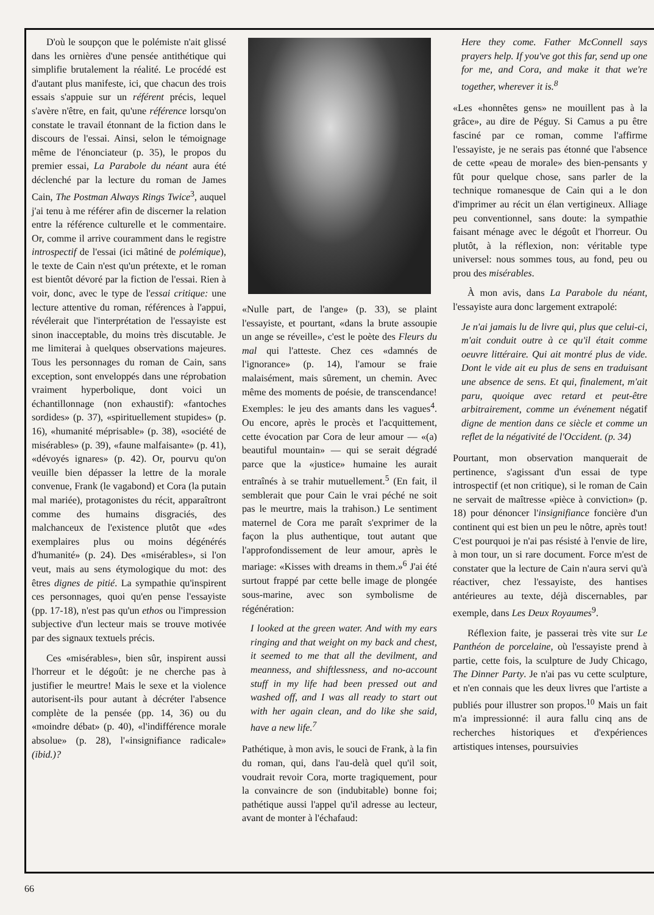D'où le soupçon que le polémiste n'ait glissé dans les ornières d'une pensée antithétique qui simplifie brutalement la réalité. Le procédé est d'autant plus manifeste, ici, que chacun des trois essais s'appuie sur un référent précis, lequel s'avère n'être, en fait, qu'une référence lorsqu'on constate le travail étonnant de la fiction dans le discours de l'essai. Ainsi, selon le témoignage même de l'énonciateur (p. 35), le propos du premier essai, La Parabole du néant aura été déclenché par la lecture du roman de James Cain, The Postman Always Rings Twice<sup>3</sup>, auquel j'ai tenu à me référer afin de discerner la relation entre la référence culturelle et le commentaire. Or, comme il arrive couramment dans le registre introspectif de l'essai (ici mâtiné de polémique), le texte de Cain n'est qu'un prétexte, et le roman est bientôt dévoré par la fiction de l'essai. Rien à voir, donc, avec le type de l'essai critique: une lecture attentive du roman, références à l'appui, révélerait que l'interprétation de l'essayiste est sinon inacceptable, du moins très discutable. Je me limiterai à quelques observations majeures. Tous les personnages du roman de Cain, sans exception, sont enveloppés dans une réprobation vraiment hyperbolique, dont voici un échantillonnage (non exhaustif): «fantoches sordides» (p. 37), «spirituellement stupides» (p. 16), «humanité méprisable» (p. 38), «société de misérables» (p. 39), «faune malfaisante» (p. 41), «dévoyés ignares» (p. 42). Or, pourvu qu'on veuille bien dépasser la lettre de la morale convenue, Frank (le vagabond) et Cora (la putain mal mariée), protagonistes du récit, apparaîtront comme des humains disgraciés, des malchanceux de l'existence plutôt que «des exemplaires plus ou moins dégénérés d'humanité» (p. 24). Des «misérables», si l'on veut, mais au sens étymologique du mot: des êtres dignes de pitié. La sympathie qu'inspirent ces personnages, quoi qu'en pense l'essayiste (pp. 17-18), n'est pas qu'un ethos ou l'impression subjective d'un lecteur mais se trouve motivée par des signaux textuels précis.
Ces «misérables», bien sûr, inspirent aussi l'horreur et le dégoût: je ne cherche pas à justifier le meurtre! Mais le sexe et la violence autorisent-ils pour autant à décréter l'absence complète de la pensée (pp. 14, 36) ou du «moindre débat» (p. 40), «l'indifférence morale absolue» (p. 28), l'«insignifiance radicale» (ibid.)?
«Nulle part, de l'ange» (p. 33), se plaint l'essayiste, et pourtant, «dans la brute assoupie un ange se réveille», c'est le poète des Fleurs du mal qui l'atteste. Chez ces «damnés de l'ignorance» (p. 14), l'amour se fraie malaisément, mais sûrement, un chemin. Avec même des moments de poésie, de transcendance! Exemples: le jeu des amants dans les vagues<sup>4</sup>. Ou encore, après le procès et l'acquittement, cette évocation par Cora de leur amour — «(a) beautiful mountain» — qui se serait dégradé parce que la «justice» humaine les aurait entraînés à se trahir mutuellement.<sup>5</sup> (En fait, il semblerait que pour Cain le vrai péché ne soit pas le meurtre, mais la trahison.) Le sentiment maternel de Cora me paraît s'exprimer de la façon la plus authentique, tout autant que l'approfondissement de leur amour, après le mariage: «Kisses with dreams in them.»<sup>6</sup> J'ai été surtout frappé par cette belle image de plongée sous-marine, avec son symbolisme de régénération:
I looked at the green water. And with my ears ringing and that weight on my back and chest, it seemed to me that all the devilment, and meanness, and shiftlessness, and no-account stuff in my life had been pressed out and washed off, and I was all ready to start out with her again clean, and do like she said, have a new life.<sup>7</sup>
Pathétique, à mon avis, le souci de Frank, à la fin du roman, qui, dans l'au-delà quel qu'il soit, voudrait revoir Cora, morte tragiquement, pour la convaincre de son (indubitable) bonne foi; pathétique aussi l'appel qu'il adresse au lecteur, avant de monter à l'échafaud:
Here they come. Father McConnell says prayers help. If you've got this far, send up one for me, and Cora, and make it that we're together, wherever it is.<sup>8</sup>
«Les «honnêtes gens» ne mouillent pas à la grâce», au dire de Péguy. Si Camus a pu être fasciné par ce roman, comme l'affirme l'essayiste, je ne serais pas étonné que l'absence de cette «peau de morale» des bien-pensants y fût pour quelque chose, sans parler de la technique romanesque de Cain qui a le don d'imprimer au récit un élan vertigineux. Alliage peu conventionnel, sans doute: la sympathie faisant ménage avec le dégoût et l'horreur. Ou plutôt, à la réflexion, non: véritable type universel: nous sommes tous, au fond, peu ou prou des misérables.
À mon avis, dans La Parabole du néant, l'essayiste aura donc largement extrapolé:
Je n'ai jamais lu de livre qui, plus que celui-ci, m'ait conduit outre à ce qu'il était comme oeuvre littéraire. Qui ait montré plus de vide. Dont le vide ait eu plus de sens en traduisant une absence de sens. Et qui, finalement, m'ait paru, quoique avec retard et peut-être arbitrairement, comme un événement négatif digne de mention dans ce siècle et comme un reflet de la négativité de l'Occident. (p. 34)
Pourtant, mon observation manquerait de pertinence, s'agissant d'un essai de type introspectif (et non critique), si le roman de Cain ne servait de maîtresse «pièce à conviction» (p. 18) pour dénoncer l'insignifiance foncière d'un continent qui est bien un peu le nôtre, après tout! C'est pourquoi je n'ai pas résisté à l'envie de lire, à mon tour, un si rare document. Force m'est de constater que la lecture de Cain n'aura servi qu'à réactiver, chez l'essayiste, des hantises antérieures au texte, déjà discernables, par exemple, dans Les Deux Royaumes<sup>9</sup>.
Réflexion faite, je passerai très vite sur Le Panthéon de porcelaine, où l'essayiste prend à partie, cette fois, la sculpture de Judy Chicago, The Dinner Party. Je n'ai pas vu cette sculpture, et n'en connais que les deux livres que l'artiste a publiés pour illustrer son propos.<sup>10</sup> Mais un fait m'a impressionné: il aura fallu cinq ans de recherches historiques et d'expériences artistiques intenses, poursuivies
66